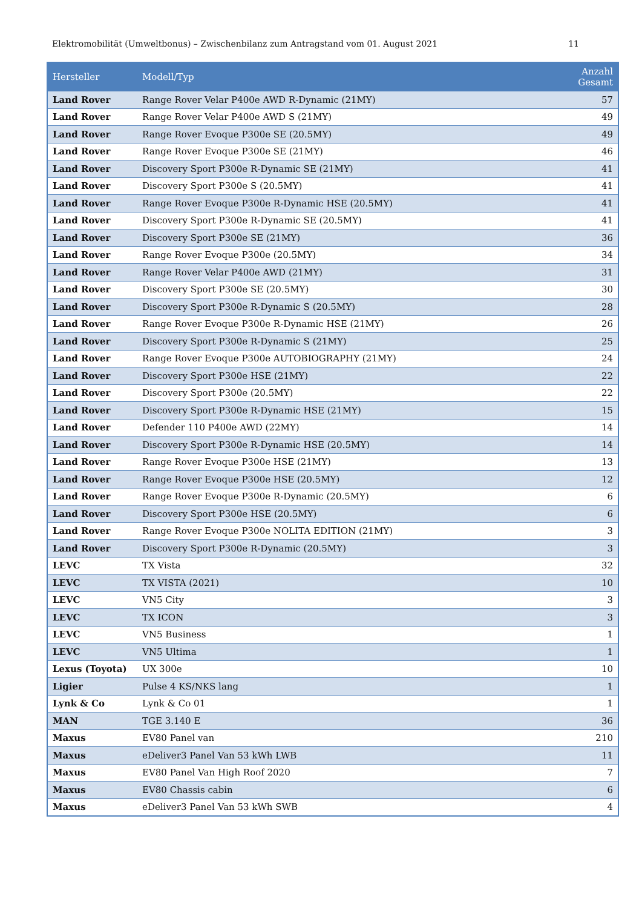Elektromobilität (Umweltbonus) – Zwischenbilanz zum Antragstand vom 01. August 2021 11
| Hersteller | Modell/Typ | Anzahl Gesamt |
| --- | --- | --- |
| Land Rover | Range Rover Velar P400e AWD R-Dynamic (21MY) | 57 |
| Land Rover | Range Rover Velar P400e AWD S (21MY) | 49 |
| Land Rover | Range Rover Evoque P300e SE (20.5MY) | 49 |
| Land Rover | Range Rover Evoque P300e SE (21MY) | 46 |
| Land Rover | Discovery Sport P300e R-Dynamic SE (21MY) | 41 |
| Land Rover | Discovery Sport P300e S (20.5MY) | 41 |
| Land Rover | Range Rover Evoque P300e R-Dynamic HSE (20.5MY) | 41 |
| Land Rover | Discovery Sport P300e R-Dynamic SE (20.5MY) | 41 |
| Land Rover | Discovery Sport P300e SE (21MY) | 36 |
| Land Rover | Range Rover Evoque P300e (20.5MY) | 34 |
| Land Rover | Range Rover Velar P400e AWD (21MY) | 31 |
| Land Rover | Discovery Sport P300e SE (20.5MY) | 30 |
| Land Rover | Discovery Sport P300e R-Dynamic S (20.5MY) | 28 |
| Land Rover | Range Rover Evoque P300e R-Dynamic HSE (21MY) | 26 |
| Land Rover | Discovery Sport P300e R-Dynamic S (21MY) | 25 |
| Land Rover | Range Rover Evoque P300e AUTOBIOGRAPHY (21MY) | 24 |
| Land Rover | Discovery Sport P300e HSE (21MY) | 22 |
| Land Rover | Discovery Sport P300e (20.5MY) | 22 |
| Land Rover | Discovery Sport P300e R-Dynamic HSE (21MY) | 15 |
| Land Rover | Defender 110 P400e AWD (22MY) | 14 |
| Land Rover | Discovery Sport P300e R-Dynamic HSE (20.5MY) | 14 |
| Land Rover | Range Rover Evoque P300e HSE (21MY) | 13 |
| Land Rover | Range Rover Evoque P300e HSE (20.5MY) | 12 |
| Land Rover | Range Rover Evoque P300e R-Dynamic (20.5MY) | 6 |
| Land Rover | Discovery Sport P300e HSE (20.5MY) | 6 |
| Land Rover | Range Rover Evoque P300e NOLITA EDITION (21MY) | 3 |
| Land Rover | Discovery Sport P300e R-Dynamic (20.5MY) | 3 |
| LEVC | TX Vista | 32 |
| LEVC | TX VISTA (2021) | 10 |
| LEVC | VN5 City | 3 |
| LEVC | TX ICON | 3 |
| LEVC | VN5 Business | 1 |
| LEVC | VN5 Ultima | 1 |
| Lexus (Toyota) | UX 300e | 10 |
| Ligier | Pulse 4 KS/NKS lang | 1 |
| Lynk & Co | Lynk & Co 01 | 1 |
| MAN | TGE 3.140 E | 36 |
| Maxus | EV80 Panel van | 210 |
| Maxus | eDeliver3 Panel Van 53 kWh LWB | 11 |
| Maxus | EV80 Panel Van High Roof 2020 | 7 |
| Maxus | EV80 Chassis cabin | 6 |
| Maxus | eDeliver3 Panel Van 53 kWh SWB | 4 |